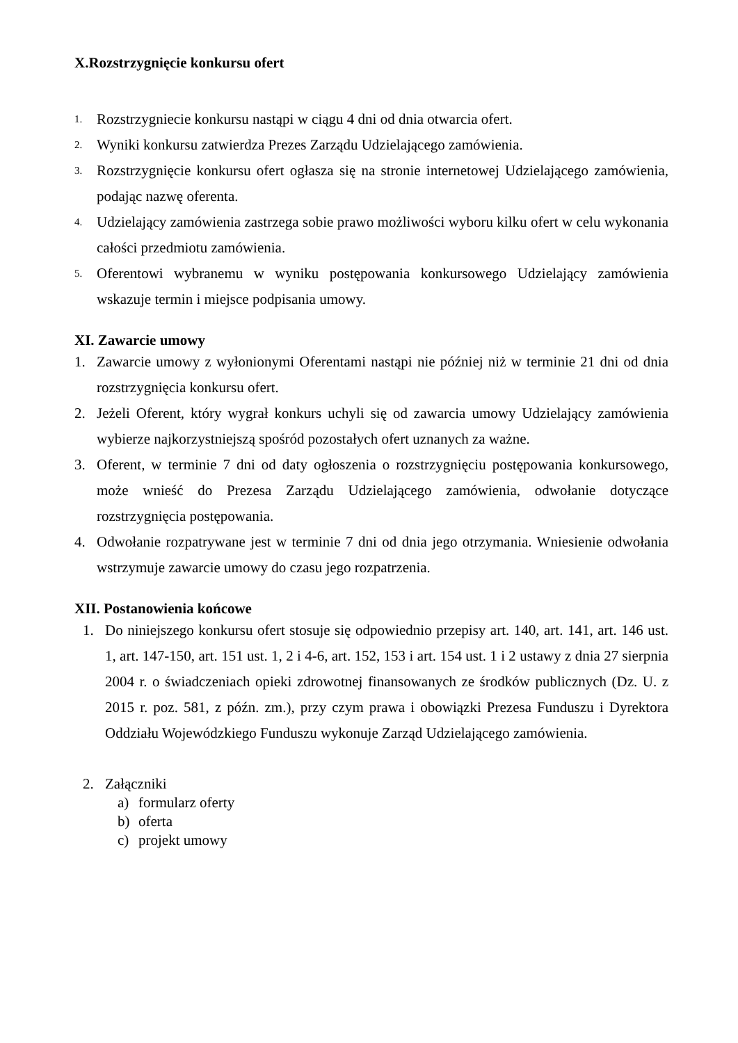X.Rozstrzygnięcie konkursu ofert
1.
Rozstrzygniecie konkursu nastąpi w ciągu 4 dni od dnia otwarcia ofert.
2.
Wyniki konkursu zatwierdza Prezes Zarządu Udzielającego zamówienia.
3.
Rozstrzygnięcie konkursu ofert ogłasza się na stronie internetowej Udzielającego zamówienia, podając nazwę oferenta.
4.
Udzielający zamówienia zastrzega sobie prawo możliwości wyboru kilku ofert w celu wykonania całości przedmiotu zamówienia.
5.
Oferentowi wybranemu w wyniku postępowania konkursowego Udzielający zamówienia wskazuje termin i miejsce podpisania umowy.
XI. Zawarcie umowy
1. Zawarcie umowy z wyłonionymi Oferentami nastąpi nie później niż w terminie 21 dni od dnia rozstrzygnięcia konkursu ofert.
2. Jeżeli Oferent, który wygrał konkurs uchyli się od zawarcia umowy Udzielający zamówienia wybierze najkorzystniejszą spośród pozostałych ofert uznanych za ważne.
3. Oferent, w terminie 7 dni od daty ogłoszenia o rozstrzygnięciu postępowania konkursowego, może wnieść do Prezesa Zarządu Udzielającego zamówienia, odwołanie dotyczące rozstrzygnięcia postępowania.
4. Odwołanie rozpatrywane jest w terminie 7 dni od dnia jego otrzymania. Wniesienie odwołania wstrzymuje zawarcie umowy do czasu jego rozpatrzenia.
XII. Postanowienia końcowe
1. Do niniejszego konkursu ofert stosuje się odpowiednio przepisy art. 140, art. 141, art. 146 ust. 1, art. 147-150, art. 151 ust. 1, 2 i 4-6, art. 152, 153 i art. 154 ust. 1 i 2 ustawy z dnia 27 sierpnia 2004 r. o świadczeniach opieki zdrowotnej finansowanych ze środków publicznych (Dz. U. z 2015 r. poz. 581, z późn. zm.), przy czym prawa i obowiązki Prezesa Funduszu i Dyrektora Oddziału Wojewódzkiego Funduszu wykonuje Zarząd Udzielającego zamówienia.
2. Załączniki
a) formularz oferty
b) oferta
c) projekt umowy